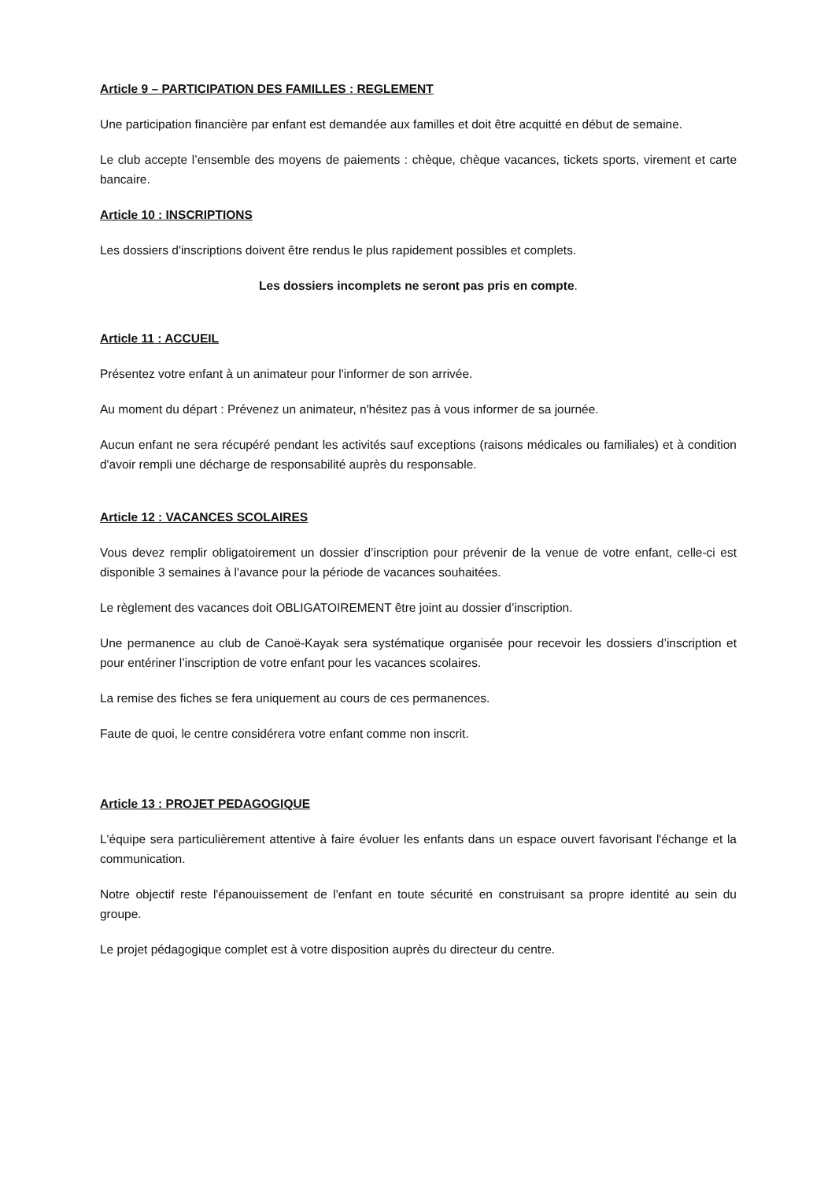Article 9 – PARTICIPATION DES FAMILLES : REGLEMENT
Une participation financière par enfant est demandée aux familles et doit être acquitté en début de semaine.
Le club accepte l’ensemble des moyens de paiements : chèque, chèque vacances, tickets sports, virement et carte bancaire.
Article 10 : INSCRIPTIONS
Les dossiers d'inscriptions doivent être rendus le plus rapidement possibles et complets.
Les dossiers incomplets ne seront pas pris en compte.
Article 11 : ACCUEIL
Présentez votre enfant à un animateur pour l'informer de son arrivée.
Au moment du départ : Prévenez un animateur, n'hésitez pas à vous informer de sa journée.
Aucun enfant ne sera récupéré pendant les activités sauf exceptions (raisons médicales ou familiales) et à condition d'avoir rempli une décharge de responsabilité auprès du responsable.
Article 12 : VACANCES SCOLAIRES
Vous devez remplir obligatoirement un dossier d’inscription pour prévenir de la venue de votre enfant, celle-ci est disponible 3 semaines à l'avance pour la période de vacances souhaitées.
Le règlement des vacances doit OBLIGATOIREMENT être joint au dossier d’inscription.
Une permanence au club de Canoë-Kayak sera systématique organisée pour recevoir les dossiers d’inscription et pour entériner l’inscription de votre enfant pour les vacances scolaires.
La remise des fiches se fera uniquement au cours de ces permanences.
Faute de quoi, le centre considérera votre enfant comme non inscrit.
Article 13 : PROJET PEDAGOGIQUE
L'équipe sera particulièrement attentive à faire évoluer les enfants dans un espace ouvert favorisant l'échange et la communication.
Notre objectif reste l'épanouissement de l'enfant en toute sécurité en construisant sa propre identité au sein du groupe.
Le projet pédagogique complet est à votre disposition auprès du directeur du centre.